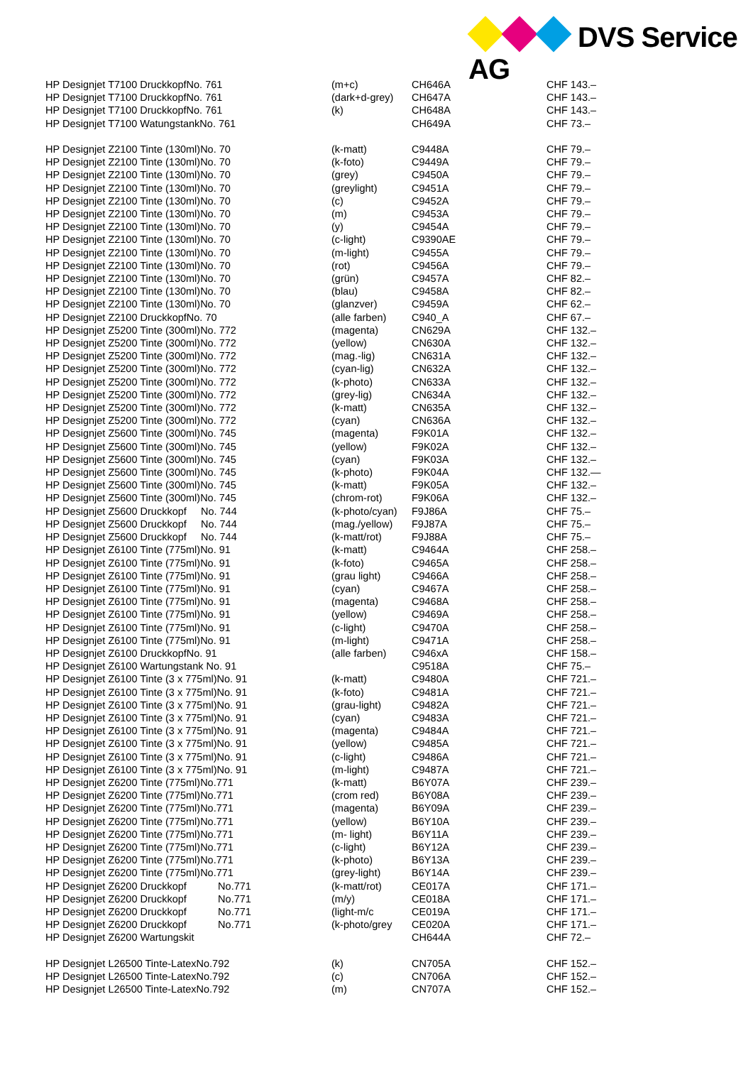DVS Service AG
| HP Designjet T7100 DruckkopfNo. 761 | (m+c) | CH646A | CHF 143.– |
| HP Designjet T7100 DruckkopfNo. 761 | (dark+d-grey) | CH647A | CHF 143.– |
| HP Designjet T7100 DruckkopfNo. 761 | (k) | CH648A | CHF 143.– |
| HP Designjet T7100 WatungstankNo. 761 | | CH649A | CHF 73.– |
| HP Designjet Z2100 Tinte (130ml)No. 70 | (k-matt) | C9448A | CHF 79.– |
| HP Designjet Z2100 Tinte (130ml)No. 70 | (k-foto) | C9449A | CHF 79.– |
| HP Designjet Z2100 Tinte (130ml)No. 70 | (grey) | C9450A | CHF 79.– |
| HP Designjet Z2100 Tinte (130ml)No. 70 | (greylight) | C9451A | CHF 79.– |
| HP Designjet Z2100 Tinte (130ml)No. 70 | (c) | C9452A | CHF 79.– |
| HP Designjet Z2100 Tinte (130ml)No. 70 | (m) | C9453A | CHF 79.– |
| HP Designjet Z2100 Tinte (130ml)No. 70 | (y) | C9454A | CHF 79.– |
| HP Designjet Z2100 Tinte (130ml)No. 70 | (c-light) | C9390AE | CHF 79.– |
| HP Designjet Z2100 Tinte (130ml)No. 70 | (m-light) | C9455A | CHF 79.– |
| HP Designjet Z2100 Tinte (130ml)No. 70 | (rot) | C9456A | CHF 79.– |
| HP Designjet Z2100 Tinte (130ml)No. 70 | (grün) | C9457A | CHF 82.– |
| HP Designjet Z2100 Tinte (130ml)No. 70 | (blau) | C9458A | CHF 82.– |
| HP Designjet Z2100 Tinte (130ml)No. 70 | (glanzver) | C9459A | CHF 62.– |
| HP Designjet Z2100 DruckkopfNo. 70 | (alle farben) | C940_A | CHF 67.– |
| HP Designjet Z5200 Tinte (300ml)No. 772 | (magenta) | CN629A | CHF 132.– |
| HP Designjet Z5200 Tinte (300ml)No. 772 | (yellow) | CN630A | CHF 132.– |
| HP Designjet Z5200 Tinte (300ml)No. 772 | (mag.-lig) | CN631A | CHF 132.– |
| HP Designjet Z5200 Tinte (300ml)No. 772 | (cyan-lig) | CN632A | CHF 132.– |
| HP Designjet Z5200 Tinte (300ml)No. 772 | (k-photo) | CN633A | CHF 132.– |
| HP Designjet Z5200 Tinte (300ml)No. 772 | (grey-lig) | CN634A | CHF 132.– |
| HP Designjet Z5200 Tinte (300ml)No. 772 | (k-matt) | CN635A | CHF 132.– |
| HP Designjet Z5200 Tinte (300ml)No. 772 | (cyan) | CN636A | CHF 132.– |
| HP Designjet Z5600 Tinte (300ml)No. 745 | (magenta) | F9K01A | CHF 132.– |
| HP Designjet Z5600 Tinte (300ml)No. 745 | (yellow) | F9K02A | CHF 132.– |
| HP Designjet Z5600 Tinte (300ml)No. 745 | (cyan) | F9K03A | CHF 132.– |
| HP Designjet Z5600 Tinte (300ml)No. 745 | (k-photo) | F9K04A | CHF 132.— |
| HP Designjet Z5600 Tinte (300ml)No. 745 | (k-matt) | F9K05A | CHF 132.– |
| HP Designjet Z5600 Tinte (300ml)No. 745 | (chrom-rot) | F9K06A | CHF 132.– |
| HP Designjet Z5600 Druckkopf No. 744 | (k-photo/cyan) | F9J86A | CHF 75.– |
| HP Designjet Z5600 Druckkopf No. 744 | (mag./yellow) | F9J87A | CHF 75.– |
| HP Designjet Z5600 Druckkopf No. 744 | (k-matt/rot) | F9J88A | CHF 75.– |
| HP Designjet Z6100 Tinte (775ml)No. 91 | (k-matt) | C9464A | CHF 258.– |
| HP Designjet Z6100 Tinte (775ml)No. 91 | (k-foto) | C9465A | CHF 258.– |
| HP Designjet Z6100 Tinte (775ml)No. 91 | (grau light) | C9466A | CHF 258.– |
| HP Designjet Z6100 Tinte (775ml)No. 91 | (cyan) | C9467A | CHF 258.– |
| HP Designjet Z6100 Tinte (775ml)No. 91 | (magenta) | C9468A | CHF 258.– |
| HP Designjet Z6100 Tinte (775ml)No. 91 | (yellow) | C9469A | CHF 258.– |
| HP Designjet Z6100 Tinte (775ml)No. 91 | (c-light) | C9470A | CHF 258.– |
| HP Designjet Z6100 Tinte (775ml)No. 91 | (m-light) | C9471A | CHF 258.– |
| HP Designjet Z6100 DruckkopfNo. 91 | (alle farben) | C946xA | CHF 158.– |
| HP Designjet Z6100 Wartungstank No. 91 | | C9518A | CHF 75.– |
| HP Designjet Z6100 Tinte (3 x 775ml)No. 91 | (k-matt) | C9480A | CHF 721.– |
| HP Designjet Z6100 Tinte (3 x 775ml)No. 91 | (k-foto) | C9481A | CHF 721.– |
| HP Designjet Z6100 Tinte (3 x 775ml)No. 91 | (grau-light) | C9482A | CHF 721.– |
| HP Designjet Z6100 Tinte (3 x 775ml)No. 91 | (cyan) | C9483A | CHF 721.– |
| HP Designjet Z6100 Tinte (3 x 775ml)No. 91 | (magenta) | C9484A | CHF 721.– |
| HP Designjet Z6100 Tinte (3 x 775ml)No. 91 | (yellow) | C9485A | CHF 721.– |
| HP Designjet Z6100 Tinte (3 x 775ml)No. 91 | (c-light) | C9486A | CHF 721.– |
| HP Designjet Z6100 Tinte (3 x 775ml)No. 91 | (m-light) | C9487A | CHF 721.– |
| HP Designjet Z6200 Tinte (775ml)No.771 | (k-matt) | B6Y07A | CHF 239.– |
| HP Designjet Z6200 Tinte (775ml)No.771 | (crom red) | B6Y08A | CHF 239.– |
| HP Designjet Z6200 Tinte (775ml)No.771 | (magenta) | B6Y09A | CHF 239.– |
| HP Designjet Z6200 Tinte (775ml)No.771 | (yellow) | B6Y10A | CHF 239.– |
| HP Designjet Z6200 Tinte (775ml)No.771 | (m- light) | B6Y11A | CHF 239.– |
| HP Designjet Z6200 Tinte (775ml)No.771 | (c-light) | B6Y12A | CHF 239.– |
| HP Designjet Z6200 Tinte (775ml)No.771 | (k-photo) | B6Y13A | CHF 239.– |
| HP Designjet Z6200 Tinte (775ml)No.771 | (grey-light) | B6Y14A | CHF 239.– |
| HP Designjet Z6200 Druckkopf No.771 | (k-matt/rot) | CE017A | CHF 171.– |
| HP Designjet Z6200 Druckkopf No.771 | (m/y) | CE018A | CHF 171.– |
| HP Designjet Z6200 Druckkopf No.771 | (light-m/c | CE019A | CHF 171.– |
| HP Designjet Z6200 Druckkopf No.771 | (k-photo/grey | CE020A | CHF 171.– |
| HP Designjet Z6200 Wartungskit | | CH644A | CHF 72.– |
| HP Designjet L26500 Tinte-LatexNo.792 | (k) | CN705A | CHF 152.– |
| HP Designjet L26500 Tinte-LatexNo.792 | (c) | CN706A | CHF 152.– |
| HP Designjet L26500 Tinte-LatexNo.792 | (m) | CN707A | CHF 152.– |